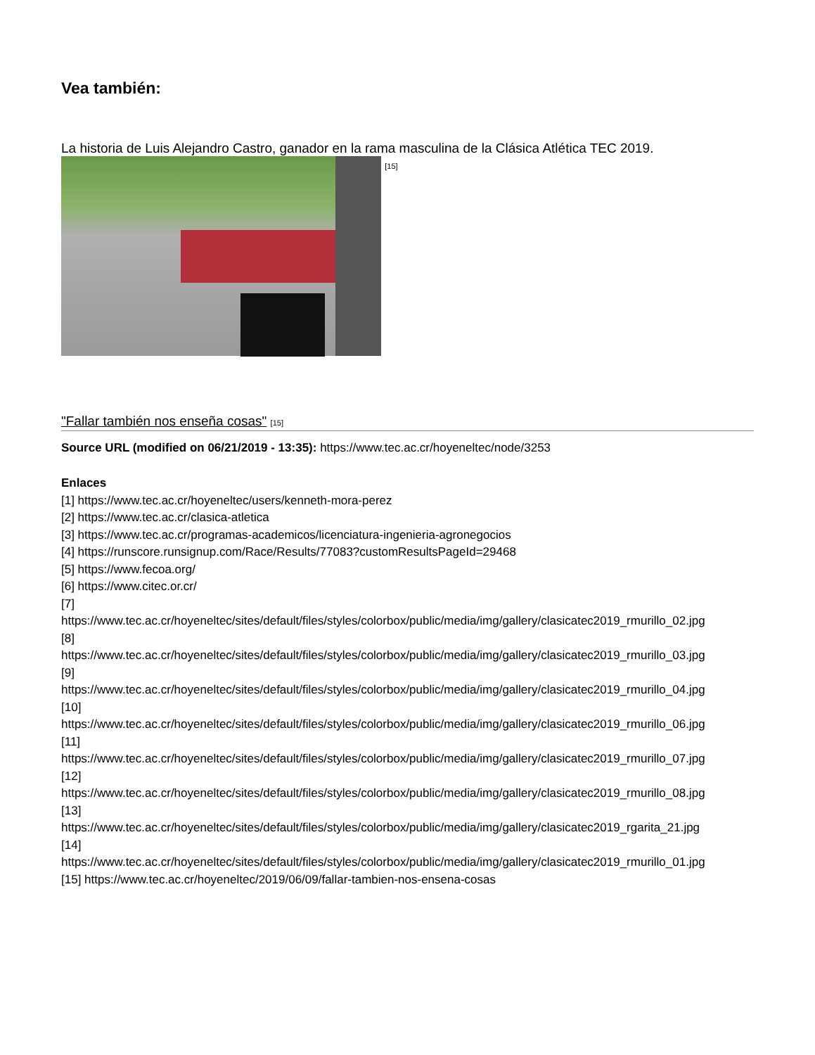Vea también:
La historia de Luis Alejandro Castro, ganador en la rama masculina de la Clásica Atlética TEC 2019. [15]
"Fallar también nos enseña cosas" [15]
Source URL (modified on 06/21/2019 - 13:35): https://www.tec.ac.cr/hoyeneltec/node/3253
Enlaces
[1] https://www.tec.ac.cr/hoyeneltec/users/kenneth-mora-perez
[2] https://www.tec.ac.cr/clasica-atletica
[3] https://www.tec.ac.cr/programas-academicos/licenciatura-ingenieria-agronegocios
[4] https://runscore.runsignup.com/Race/Results/77083?customResultsPageId=29468
[5] https://www.fecoa.org/
[6] https://www.citec.or.cr/
[7]
https://www.tec.ac.cr/hoyeneltec/sites/default/files/styles/colorbox/public/media/img/gallery/clasicatec2019_rmurillo_02.jpg
[8]
https://www.tec.ac.cr/hoyeneltec/sites/default/files/styles/colorbox/public/media/img/gallery/clasicatec2019_rmurillo_03.jpg
[9]
https://www.tec.ac.cr/hoyeneltec/sites/default/files/styles/colorbox/public/media/img/gallery/clasicatec2019_rmurillo_04.jpg
[10]
https://www.tec.ac.cr/hoyeneltec/sites/default/files/styles/colorbox/public/media/img/gallery/clasicatec2019_rmurillo_06.jpg
[11]
https://www.tec.ac.cr/hoyeneltec/sites/default/files/styles/colorbox/public/media/img/gallery/clasicatec2019_rmurillo_07.jpg
[12]
https://www.tec.ac.cr/hoyeneltec/sites/default/files/styles/colorbox/public/media/img/gallery/clasicatec2019_rmurillo_08.jpg
[13]
https://www.tec.ac.cr/hoyeneltec/sites/default/files/styles/colorbox/public/media/img/gallery/clasicatec2019_rgarita_21.jpg
[14]
https://www.tec.ac.cr/hoyeneltec/sites/default/files/styles/colorbox/public/media/img/gallery/clasicatec2019_rmurillo_01.jpg
[15] https://www.tec.ac.cr/hoyeneltec/2019/06/09/fallar-tambien-nos-ensena-cosas